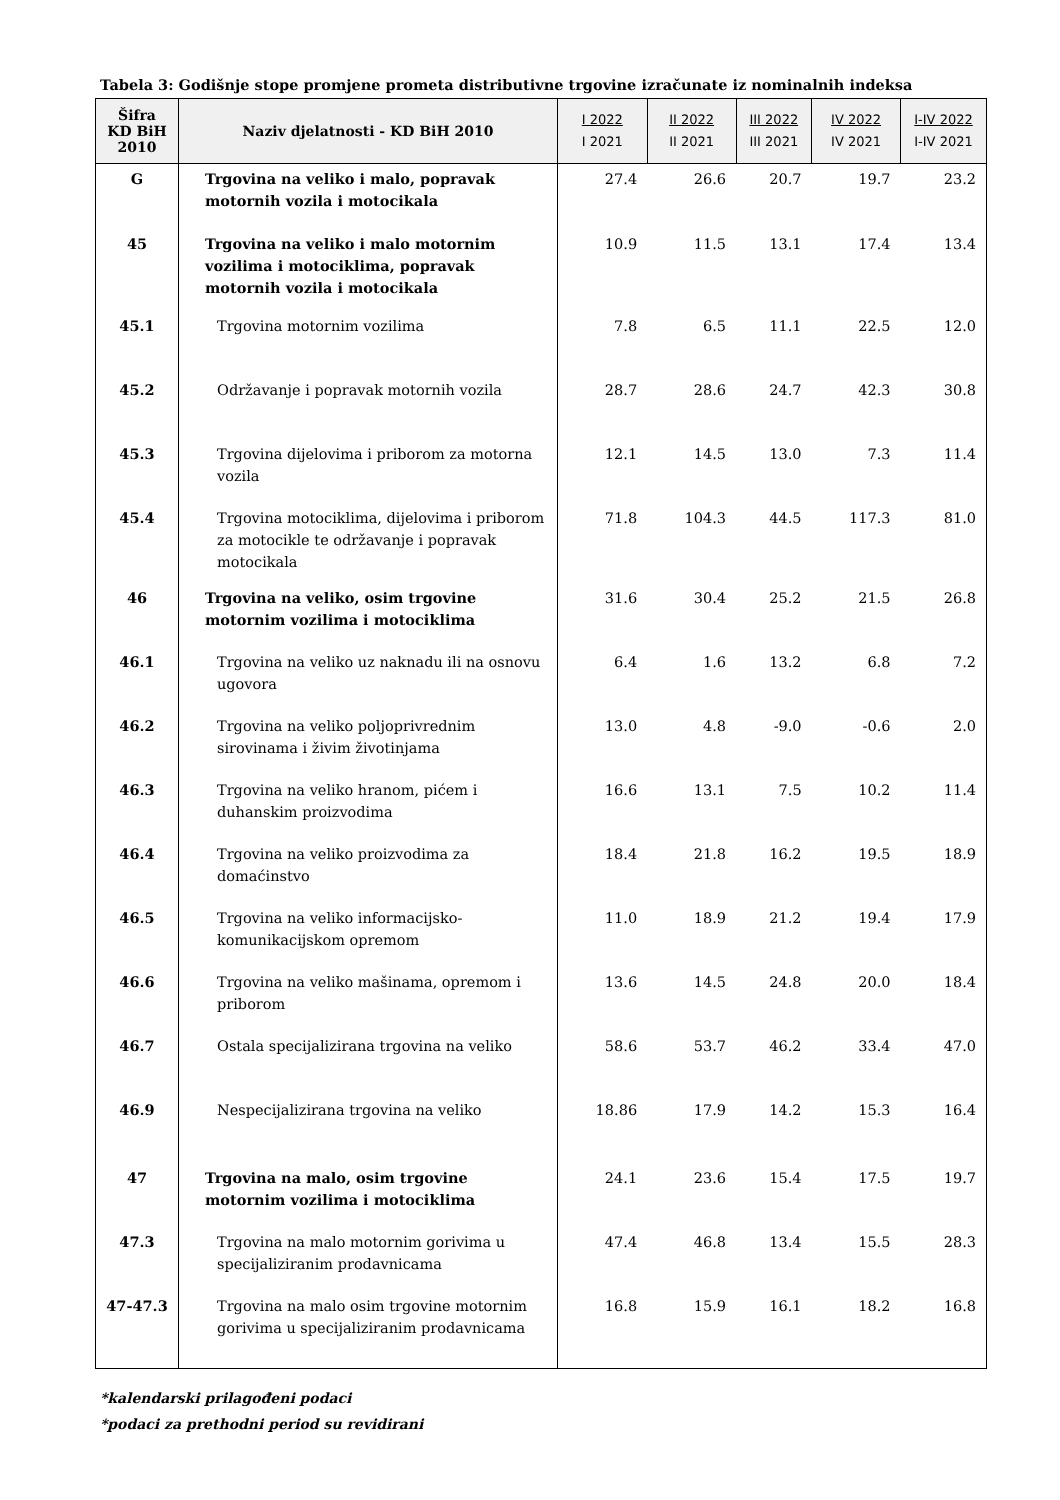Tabela 3: Godišnje stope promjene prometa distributivne trgovine izračunate iz nominalnih indeksa
| Šifra KD BiH 2010 | Naziv djelatnosti - KD BiH 2010 | I 2022 I 2021 | II 2022 II 2021 | III 2022 III 2021 | IV 2022 IV 2021 | I-IV 2022 I-IV 2021 |
| --- | --- | --- | --- | --- | --- | --- |
| G | Trgovina na veliko i malo, popravak motornih vozila i motocikala | 27.4 | 26.6 | 20.7 | 19.7 | 23.2 |
| 45 | Trgovina na veliko i malo motornim vozilima i motociklima, popravak motornih vozila i motocikala | 10.9 | 11.5 | 13.1 | 17.4 | 13.4 |
| 45.1 | Trgovina motornim vozilima | 7.8 | 6.5 | 11.1 | 22.5 | 12.0 |
| 45.2 | Održavanje i popravak motornih vozila | 28.7 | 28.6 | 24.7 | 42.3 | 30.8 |
| 45.3 | Trgovina dijelovima i priborom za motorna vozila | 12.1 | 14.5 | 13.0 | 7.3 | 11.4 |
| 45.4 | Trgovina motociklima, dijelovima i priborom za motocikle te održavanje i popravak motocikala | 71.8 | 104.3 | 44.5 | 117.3 | 81.0 |
| 46 | Trgovina na veliko, osim trgovine motornim vozilima i motociklima | 31.6 | 30.4 | 25.2 | 21.5 | 26.8 |
| 46.1 | Trgovina na veliko uz naknadu ili na osnovu ugovora | 6.4 | 1.6 | 13.2 | 6.8 | 7.2 |
| 46.2 | Trgovina na veliko poljoprivrednim sirovinama i živim životinjama | 13.0 | 4.8 | -9.0 | -0.6 | 2.0 |
| 46.3 | Trgovina na veliko hranom, pićem i duhanskim proizvodima | 16.6 | 13.1 | 7.5 | 10.2 | 11.4 |
| 46.4 | Trgovina na veliko proizvodima za domaćinstvo | 18.4 | 21.8 | 16.2 | 19.5 | 18.9 |
| 46.5 | Trgovina na veliko informacijsko-komunikacijskom opremom | 11.0 | 18.9 | 21.2 | 19.4 | 17.9 |
| 46.6 | Trgovina na veliko mašinama, opremom i priborom | 13.6 | 14.5 | 24.8 | 20.0 | 18.4 |
| 46.7 | Ostala specijalizirana trgovina na veliko | 58.6 | 53.7 | 46.2 | 33.4 | 47.0 |
| 46.9 | Nespecijalizirana trgovina na veliko | 18.86 | 17.9 | 14.2 | 15.3 | 16.4 |
| 47 | Trgovina na malo, osim trgovine motornim vozilima i motociklima | 24.1 | 23.6 | 15.4 | 17.5 | 19.7 |
| 47.3 | Trgovina na malo motornim gorivima u specijaliziranim prodavnicama | 47.4 | 46.8 | 13.4 | 15.5 | 28.3 |
| 47-47.3 | Trgovina na malo osim trgovine motornim gorivima u specijaliziranim prodavnicama | 16.8 | 15.9 | 16.1 | 18.2 | 16.8 |
*kalendarski prilagođeni podaci
*podaci za prethodni period su revidirani